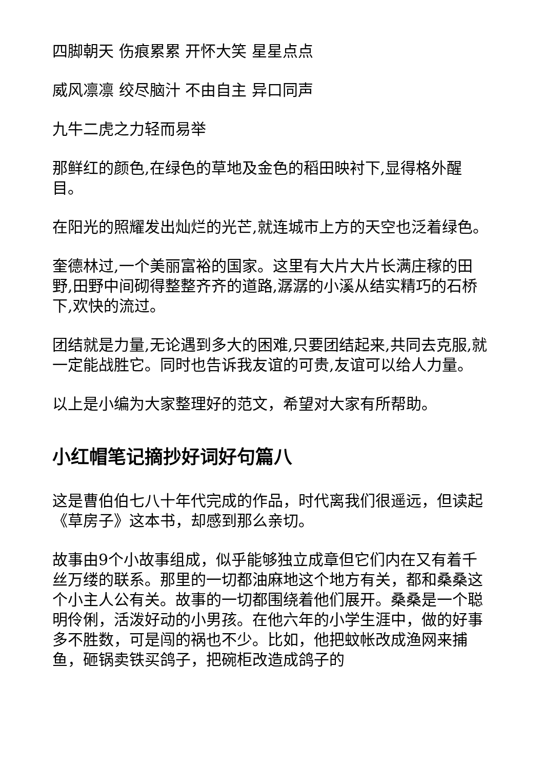四脚朝天 伤痕累累 开怀大笑 星星点点
威风凛凛 绞尽脑汁 不由自主 异口同声
九牛二虎之力轻而易举
那鲜红的颜色,在绿色的草地及金色的稻田映衬下,显得格外醒目。
在阳光的照耀发出灿烂的光芒,就连城市上方的天空也泛着绿色。
奎德林过,一个美丽富裕的国家。这里有大片大片长满庄稼的田野,田野中间砌得整整齐齐的道路,潺潺的小溪从结实精巧的石桥下,欢快的流过。
团结就是力量,无论遇到多大的困难,只要团结起来,共同去克服,就一定能战胜它。同时也告诉我友谊的可贵,友谊可以给人力量。
以上是小编为大家整理好的范文，希望对大家有所帮助。
小红帽笔记摘抄好词好句篇八
这是曹伯伯七八十年代完成的作品，时代离我们很遥远，但读起《草房子》这本书，却感到那么亲切。
故事由9个小故事组成，似乎能够独立成章但它们内在又有着千丝万缕的联系。那里的一切都油麻地这个地方有关，都和桑桑这个小主人公有关。故事的一切都围绕着他们展开。桑桑是一个聪明伶俐，活泼好动的小男孩。在他六年的小学生涯中，做的好事多不胜数，可是闯的祸也不少。比如，他把蚊帐改成渔网来捕鱼，砸锅卖铁买鸽子，把碗柜改造成鸽子的